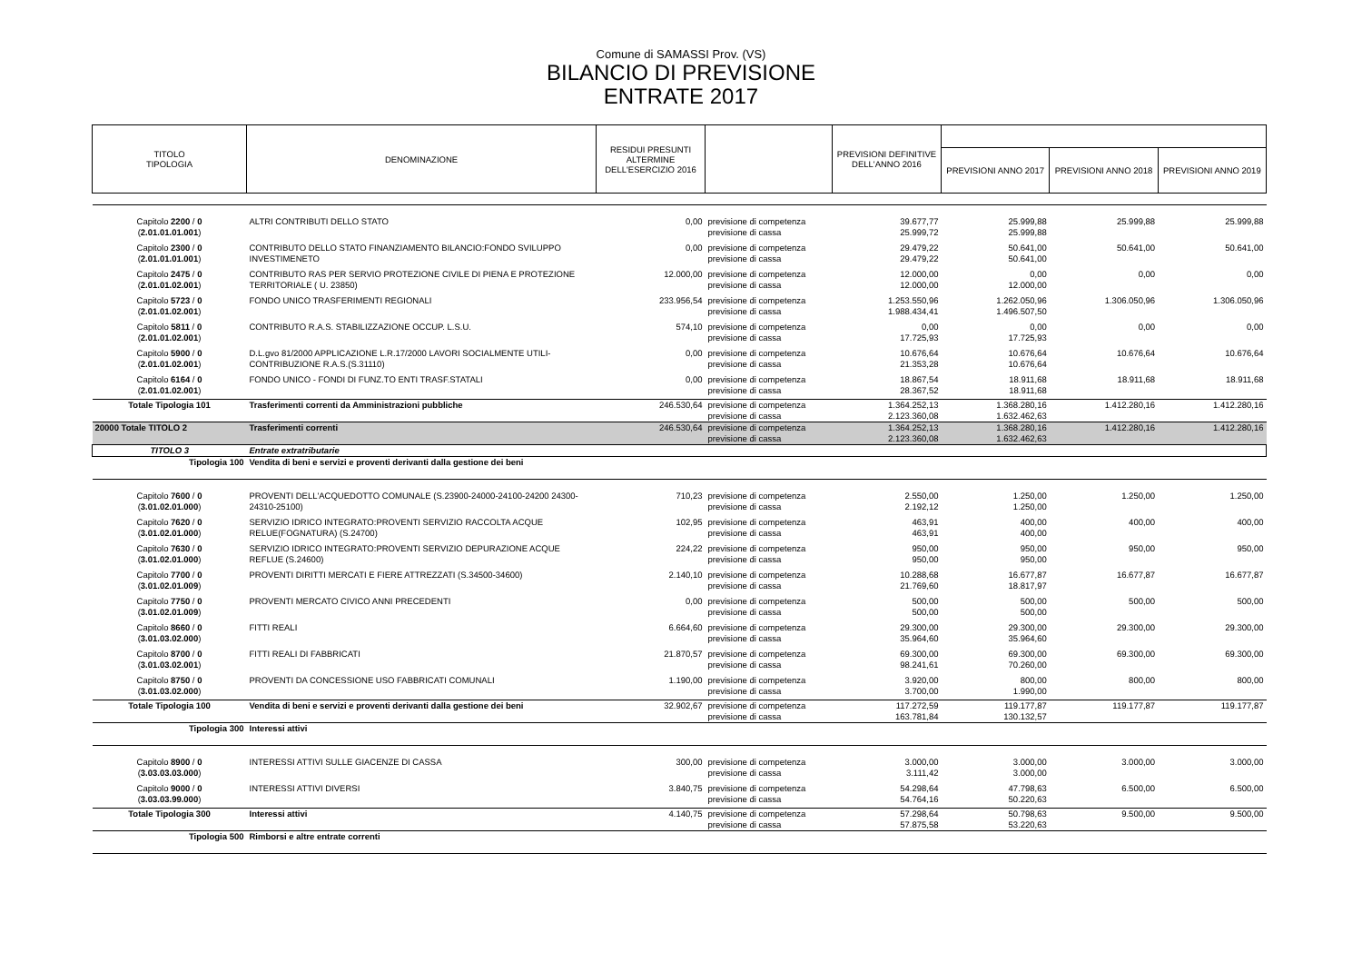Comune di SAMASSI Prov. (VS)
BILANCIO DI PREVISIONE
ENTRATE 2017
| TITOLO TIPOLOGIA | DENOMINAZIONE | RESIDUI PRESUNTI ALTERMINE DELL'ESERCIZIO 2016 | | PREVISIONI DEFINITIVE DELL'ANNO 2016 | | | |
| --- | --- | --- | --- | --- | --- | --- | --- |
| | | | | | PREVISIONI ANNO 2017 | PREVISIONI ANNO 2018 | PREVISIONI ANNO 2019 |
| Capitolo 2200 / 0 ( 2.01.01.01.001 ) | ALTRI CONTRIBUTI DELLO STATO | 0,00 | previsione di competenza previsione di cassa | 39.677,77 25.999,72 | 25.999,88 25.999,88 | 25.999,88 | 25.999,88 |
| Capitolo 2300 / 0 ( 2.01.01.01.001 ) | CONTRIBUTO DELLO STATO FINANZIAMENTO BILANCIO:FONDO SVILUPPO INVESTIMENETO | 0,00 | previsione di competenza previsione di cassa | 29.479,22 29.479,22 | 50.641,00 50.641,00 | 50.641,00 | 50.641,00 |
| Capitolo 2475 / 0 ( 2.01.01.02.001 ) | CONTRIBUTO RAS PER SERVIO PROTEZIONE CIVILE DI PIENA E PROTEZIONE TERRITORIALE ( U. 23850) | 12.000,00 | previsione di competenza previsione di cassa | 12.000,00 12.000,00 | 0,00 12.000,00 | 0,00 | 0,00 |
| Capitolo 5723 / 0 ( 2.01.01.02.001 ) | FONDO UNICO TRASFERIMENTI REGIONALI | 233.956,54 | previsione di competenza previsione di cassa | 1.253.550,96 1.988.434,41 | 1.262.050,96 1.496.507,50 | 1.306.050,96 | 1.306.050,96 |
| Capitolo 5811 / 0 ( 2.01.01.02.001 ) | CONTRIBUTO R.A.S. STABILIZZAZIONE OCCUP. L.S.U. | 574,10 | previsione di competenza previsione di cassa | 0,00 17.725,93 | 0,00 17.725,93 | 0,00 | 0,00 |
| Capitolo 5900 / 0 ( 2.01.01.02.001 ) | D.L.gvo 81/2000 APPLICAZIONE L.R.17/2000 LAVORI SOCIALMENTE UTILI-CONTRIBUZIONE R.A.S.(S.31110) | 0,00 | previsione di competenza previsione di cassa | 10.676,64 21.353,28 | 10.676,64 10.676,64 | 10.676,64 | 10.676,64 |
| Capitolo 6164 / 0 ( 2.01.01.02.001 ) | FONDO UNICO - FONDI DI FUNZ.TO ENTI TRASF.STATALI | 0,00 | previsione di competenza previsione di cassa | 18.867,54 28.367,52 | 18.911,68 18.911,68 | 18.911,68 | 18.911,68 |
| Totale Tipologia 101 | Trasferimenti correnti da Amministrazioni pubbliche | 246.530,64 | previsione di competenza previsione di cassa | 1.364.252,13 2.123.360,08 | 1.368.280,16 1.632.462,63 | 1.412.280,16 | 1.412.280,16 |
| 20000 Totale TITOLO 2 | Trasferimenti correnti | 246.530,64 | previsione di competenza previsione di cassa | 1.364.252,13 2.123.360,08 | 1.368.280,16 1.632.462,63 | 1.412.280,16 | 1.412.280,16 |
| TITOLO 3 | Entrate extratributarie | | | | | | |
| Tipologia 100 | Vendita di beni e servizi e proventi derivanti dalla gestione dei beni | | | | | | |
| Capitolo 7600 / 0 ( 3.01.02.01.000 ) | PROVENTI DELL'ACQUEDOTTO COMUNALE (S.23900-24000-24100-24200 24300-24310-25100) | 710,23 | previsione di competenza previsione di cassa | 2.550,00 2.192,12 | 1.250,00 1.250,00 | 1.250,00 | 1.250,00 |
| Capitolo 7620 / 0 ( 3.01.02.01.000 ) | SERVIZIO IDRICO INTEGRATO:PROVENTI SERVIZIO RACCOLTA ACQUE RELUE(FOGNATURA) (S.24700) | 102,95 | previsione di competenza previsione di cassa | 463,91 463,91 | 400,00 400,00 | 400,00 | 400,00 |
| Capitolo 7630 / 0 ( 3.01.02.01.000 ) | SERVIZIO IDRICO INTEGRATO:PROVENTI SERVIZIO DEPURAZIONE ACQUE REFLUE (S.24600) | 224,22 | previsione di competenza previsione di cassa | 950,00 950,00 | 950,00 950,00 | 950,00 | 950,00 |
| Capitolo 7700 / 0 ( 3.01.02.01.009 ) | PROVENTI DIRITTI MERCATI E FIERE ATTREZZATI (S.34500-34600) | 2.140,10 | previsione di competenza previsione di cassa | 10.288,68 21.769,60 | 16.677,87 18.817,97 | 16.677,87 | 16.677,87 |
| Capitolo 7750 / 0 ( 3.01.02.01.009 ) | PROVENTI MERCATO CIVICO ANNI PRECEDENTI | 0,00 | previsione di competenza previsione di cassa | 500,00 500,00 | 500,00 500,00 | 500,00 | 500,00 |
| Capitolo 8660 / 0 ( 3.01.03.02.000 ) | FITTI REALI | 6.664,60 | previsione di competenza previsione di cassa | 29.300,00 35.964,60 | 29.300,00 35.964,60 | 29.300,00 | 29.300,00 |
| Capitolo 8700 / 0 ( 3.01.03.02.001 ) | FITTI REALI DI FABBRICATI | 21.870,57 | previsione di competenza previsione di cassa | 69.300,00 98.241,61 | 69.300,00 70.260,00 | 69.300,00 | 69.300,00 |
| Capitolo 8750 / 0 ( 3.01.03.02.000 ) | PROVENTI DA CONCESSIONE USO FABBRICATI COMUNALI | 1.190,00 | previsione di competenza previsione di cassa | 3.920,00 3.700,00 | 800,00 1.990,00 | 800,00 | 800,00 |
| Totale Tipologia 100 | Vendita di beni e servizi e proventi derivanti dalla gestione dei beni | 32.902,67 | previsione di competenza previsione di cassa | 117.272,59 163.781,84 | 119.177,87 130.132,57 | 119.177,87 | 119.177,87 |
| Tipologia 300 | Interessi attivi | | | | | | |
| Capitolo 8900 / 0 ( 3.03.03.03.000 ) | INTERESSI ATTIVI SULLE GIACENZE DI CASSA | 300,00 | previsione di competenza previsione di cassa | 3.000,00 3.111,42 | 3.000,00 3.000,00 | 3.000,00 | 3.000,00 |
| Capitolo 9000 / 0 ( 3.03.03.99.000 ) | INTERESSI ATTIVI DIVERSI | 3.840,75 | previsione di competenza previsione di cassa | 54.298,64 54.764,16 | 47.798,63 50.220,63 | 6.500,00 | 6.500,00 |
| Totale Tipologia 300 | Interessi attivi | 4.140,75 | previsione di competenza previsione di cassa | 57.298,64 57.875,58 | 50.798,63 53.220,63 | 9.500,00 | 9.500,00 |
| Tipologia 500 | Rimborsi e altre entrate correnti | | | | | | |